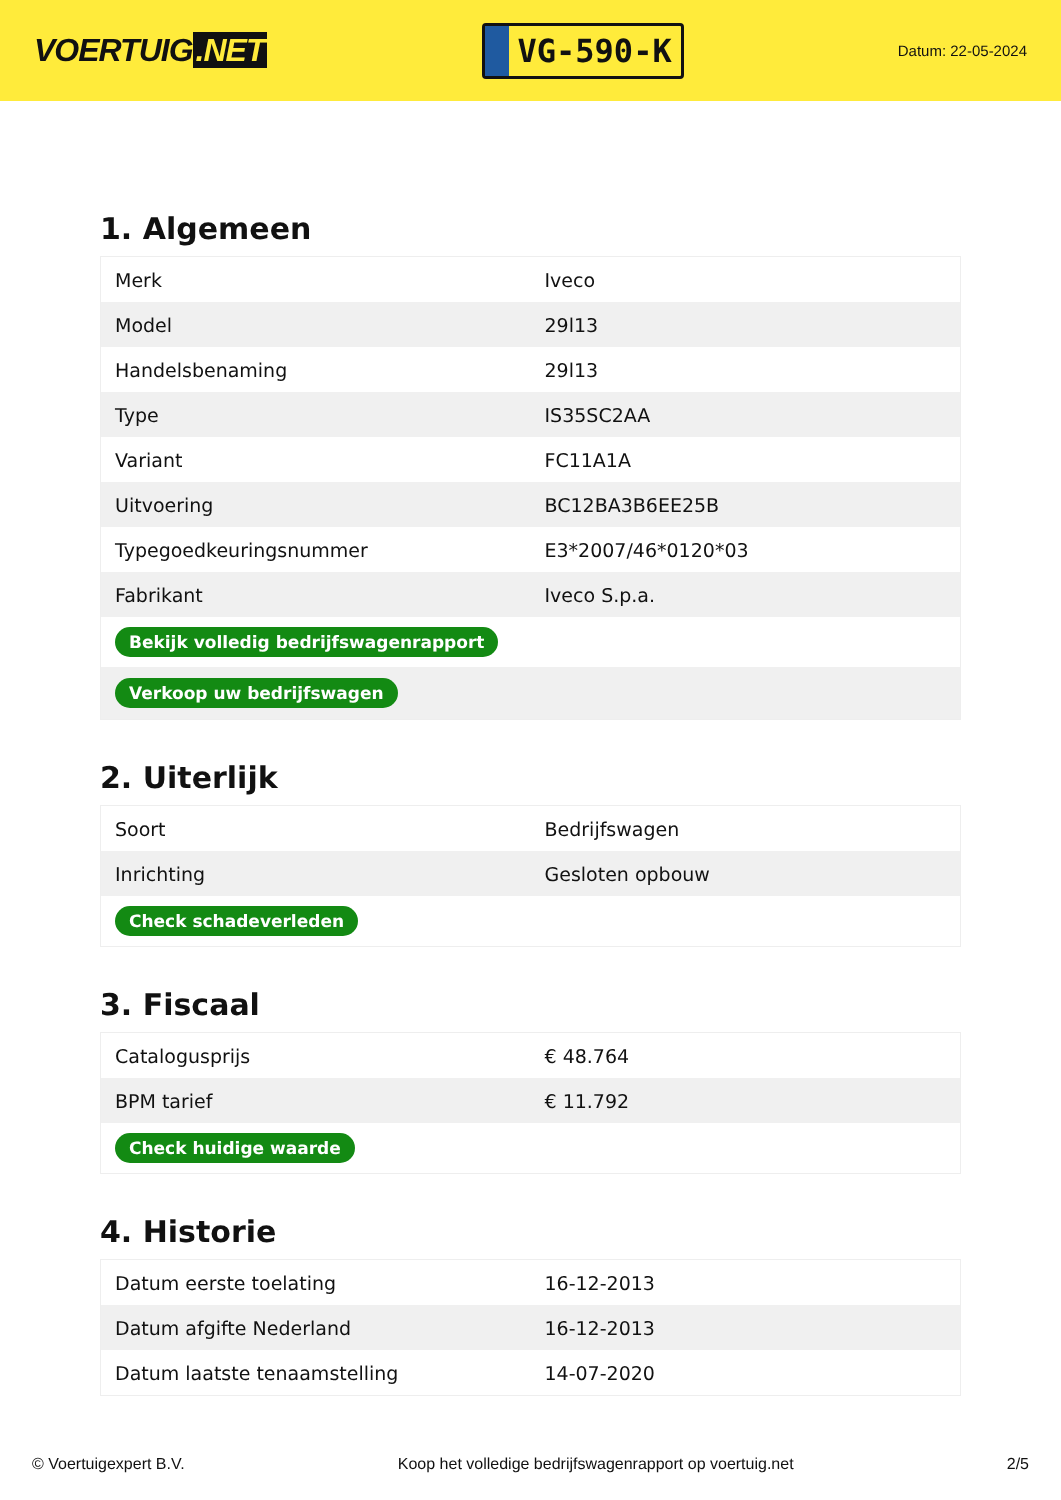VOERTUIG.NET
VG-590-K
Datum: 22-05-2024
1. Algemeen
| Merk | Iveco |
| Model | 29l13 |
| Handelsbenaming | 29l13 |
| Type | IS35SC2AA |
| Variant | FC11A1A |
| Uitvoering | BC12BA3B6EE25B |
| Typegoedkeuringsnummer | E3*2007/46*0120*03 |
| Fabrikant | Iveco S.p.a. |
| Bekijk volledig bedrijfswagenrapport | |
| Verkoop uw bedrijfswagen | |
2. Uiterlijk
| Soort | Bedrijfswagen |
| Inrichting | Gesloten opbouw |
| Check schadeverleden | |
3. Fiscaal
| Catalogusprijs | € 48.764 |
| BPM tarief | € 11.792 |
| Check huidige waarde | |
4. Historie
| Datum eerste toelating | 16-12-2013 |
| Datum afgifte Nederland | 16-12-2013 |
| Datum laatste tenaamstelling | 14-07-2020 |
© Voertuigexpert B.V. Koop het volledige bedrijfswagenrapport op voertuig.net 2/5